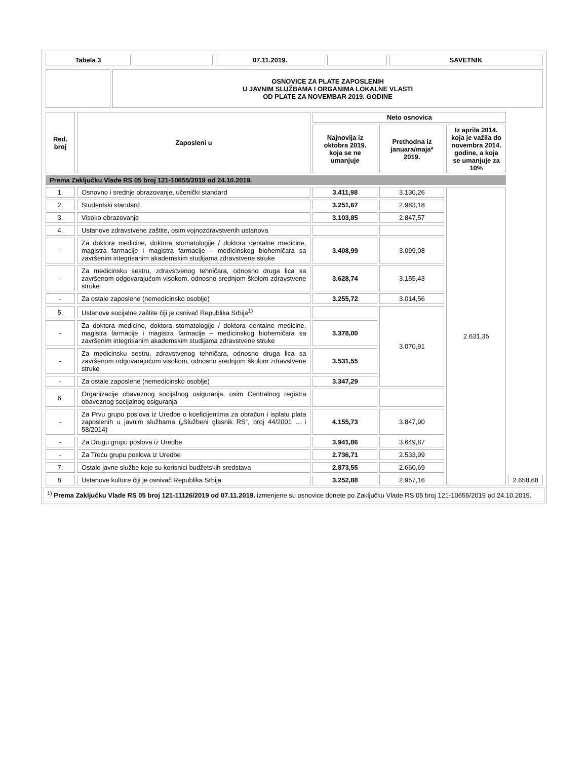| Tabela 3 | | 07.11.2019. | | SAVETNIK |
| --- | --- | --- | --- | --- |
| | OSNOVICE ZA PLATE ZAPOSLENIH U JAVNIM SLUŽBAMA I ORGANIMA LOKALNE VLASTI OD PLATE ZA NOVEMBAR 2019. GODINE |
| Red. broj | Zaposleni u | Neto osnovica | | | |
| --- | --- | --- | --- | --- | --- |
| | | Najnovija iz oktobra 2019. koja se ne umanjuje | Prethodna iz januara/maja* 2019. | Iz aprila 2014. koja je važila do novembra 2014. godine, a koja se umanjuje za 10% | |
| Prema Zaključku Vlade RS 05 broj 121-10655/2019 od 24.10.2019. | | | | | |
| 1. | Osnovno i srednje obrazovanje, učenički standard | 3.411,98 | 3.130,26 | 2.631,35 | |
| 2. | Studentski standard | 3.251,67 | 2.983,18 | | |
| 3. | Visoko obrazovanje | 3.103,85 | 2.847,57 | | |
| 4. | Ustanove zdravstvene zaštite, osim vojnozdravstvenih ustanova | | | | |
| - | Za doktora medicine, doktora stomatologije / doktora dentalne medicine, magistra farmacije i magistra farmacije – medicinskog biohemičara sa završenim integrisanim akademskim studijama zdravstvene struke | 3.408,99 | 3.099,08 | | |
| - | Za medicinsku sestru, zdravstvenog tehničara, odnosno druga lica sa završenom odgovarajućom visokom, odnosno srednjom školom zdravstvene struke | 3.628,74 | 3.155,43 | | |
| - | Za ostale zaposlene (nemedicinsko osoblje) | 3.255,72 | 3.014,56 | | |
| 5. | Ustanove socijalne zaštite čiji je osnivač Republika Srbija<sup>1)</sup> | | 3.070,91 | | |
| - | Za doktora medicine, doktora stomatologije / doktora dentalne medicine, magistra farmacije i magistra farmacije – medicinskog biohemičara sa završenim integrisanim akademskim studijama zdravstvene struke | 3.378,00 | | | |
| - | Za medicinsku sestru, zdravstvenog tehničara, odnosno druga lica sa završenom odgovarajućom visokom, odnosno srednjom školom zdravstvene struke | 3.531,55 | | | |
| - | Za ostale zaposlene (nemedicinsko osoblje) | 3.347,29 | | | |
| 6. | Organizacije obaveznog socijalnog osiguranja, osim Centralnog registra obaveznog socijalnog osiguranja | | | | |
| - | Za Prvu grupu poslova iz Uredbe o koeficijentima za obračun i isplatu plata zaposlenih u javnim službama („Službeni glasnik RS“, broj 44/2001 ... i 58/2014) | 4.155,73 | 3.847,90 | | |
| - | Za Drugu grupu poslova iz Uredbe | 3.941,86 | 3.649,87 | | |
| - | Za Treću grupu poslova iz Uredbe | 2.736,71 | 2.533,99 | | |
| 7. | Ostale javne službe koje su korisnici budžetskih sredstava | 2.873,55 | 2.660,69 | | |
| 8. | Ustanove kulture čiji je osnivač Republika Srbija | 3.252,88 | 2.957,16 | | 2.658,68 |
<sup>1)</sup> Prema Zaključku Vlade RS 05 broj 121-11126/2019 od 07.11.2019. izmenjene su osnovice donete po Zaključku Vlade RS 05 broj 121-10655/2019 od 24.10.2019.